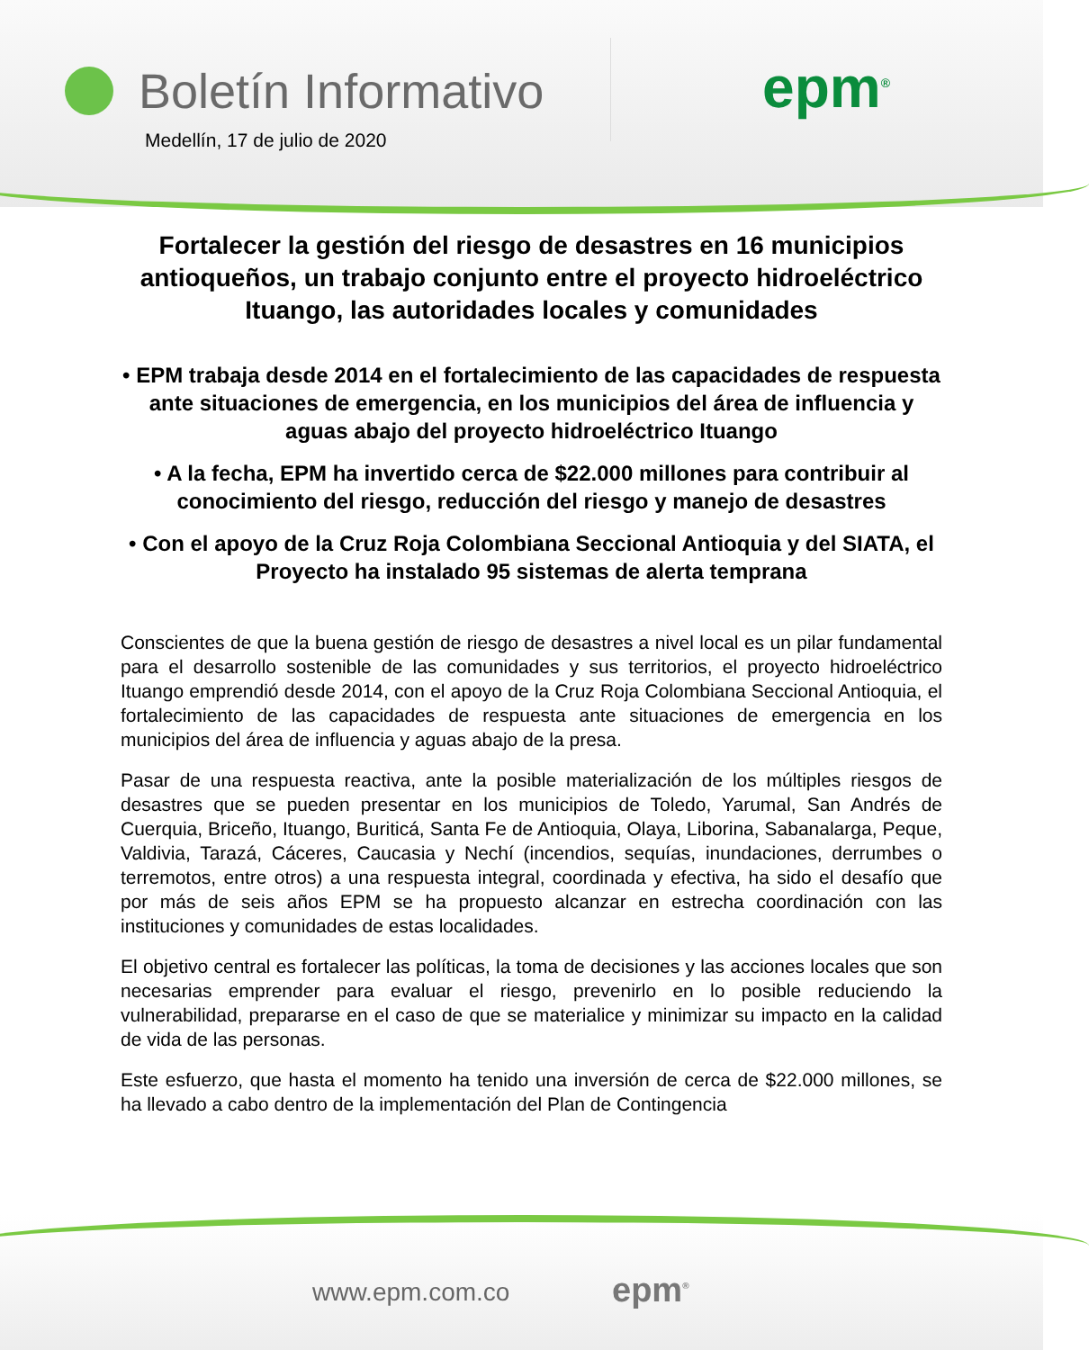Boletín Informativo
epm<sup>®</sup>
Medellín, 17 de julio de 2020
Fortalecer la gestión del riesgo de desastres en 16 municipios antioqueños, un trabajo conjunto entre el proyecto hidroeléctrico Ituango, las autoridades locales y comunidades
• EPM trabaja desde 2014 en el fortalecimiento de las capacidades de respuesta ante situaciones de emergencia, en los municipios del área de influencia y aguas abajo del proyecto hidroeléctrico Ituango
• A la fecha, EPM ha invertido cerca de $22.000 millones para contribuir al conocimiento del riesgo, reducción del riesgo y manejo de desastres
• Con el apoyo de la Cruz Roja Colombiana Seccional Antioquia y del SIATA, el Proyecto ha instalado 95 sistemas de alerta temprana
Conscientes de que la buena gestión de riesgo de desastres a nivel local es un pilar fundamental para el desarrollo sostenible de las comunidades y sus territorios, el proyecto hidroeléctrico Ituango emprendió desde 2014, con el apoyo de la Cruz Roja Colombiana Seccional Antioquia, el fortalecimiento de las capacidades de respuesta ante situaciones de emergencia en los municipios del área de influencia y aguas abajo de la presa.
Pasar de una respuesta reactiva, ante la posible materialización de los múltiples riesgos de desastres que se pueden presentar en los municipios de Toledo, Yarumal, San Andrés de Cuerquia, Briceño, Ituango, Buriticá, Santa Fe de Antioquia, Olaya, Liborina, Sabanalarga, Peque, Valdivia, Tarazá, Cáceres, Caucasia y Nechí (incendios, sequías, inundaciones, derrumbes o terremotos, entre otros) a una respuesta integral, coordinada y efectiva, ha sido el desafío que por más de seis años EPM se ha propuesto alcanzar en estrecha coordinación con las instituciones y comunidades de estas localidades.
El objetivo central es fortalecer las políticas, la toma de decisiones y las acciones locales que son necesarias emprender para evaluar el riesgo, prevenirlo en lo posible reduciendo la vulnerabilidad, prepararse en el caso de que se materialice y minimizar su impacto en la calidad de vida de las personas.
Este esfuerzo, que hasta el momento ha tenido una inversión de cerca de $22.000 millones, se ha llevado a cabo dentro de la implementación del Plan de Contingencia
www.epm.com.co epm<sup>®</sup>